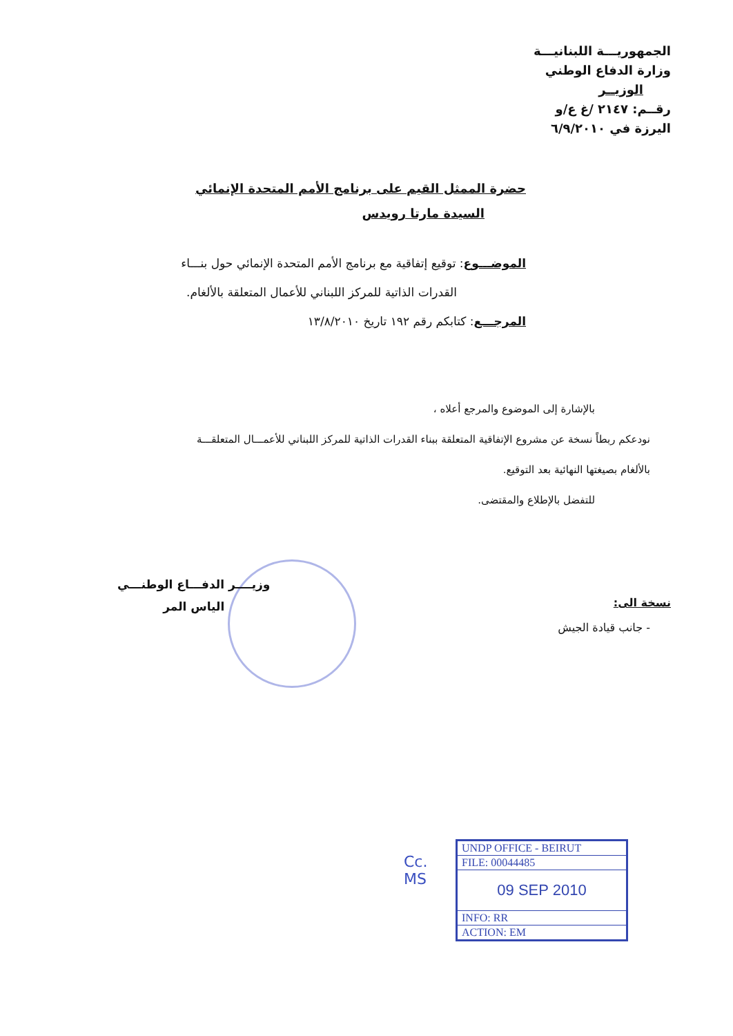الجمهوريـــة اللبنانيـــة
وزارة الدفاع الوطني
الوزيــر
رقــم: ٢١٤٧ /غ ع/و
اليرزة في ٦/٩/٢٠١٠
حضرة الممثل القيم على برنامج الأمم المتحدة الإنمائي
السيدة مارتا رويدس
الموضـــوع: توقيع إتفاقية مع برنامج الأمم المتحدة الإنمائي حول بنـــاء
القدرات الذاتية للمركز اللبناني للأعمال المتعلقة بالألغام.
المرجـــع: كتابكم رقم ١٩٢ تاريخ ١٣/٨/٢٠١٠
بالإشارة إلى الموضوع والمرجع أعلاه ،
نودعكم ربطاً نسخة عن مشروع الإتفاقية المتعلقة ببناء القدرات الذاتية للمركز اللبناني للأعمـــال المتعلقـــة
بالألغام بصيغتها النهائية بعد التوقيع.
للتفضل بالإطلاع والمقتضى.
وزيــــر الدفـــاع الوطنـــي
الياس المر
نسخة الى:
- جانب قيادة الجيش
Cc.
MS
| UNDP OFFICE - BEIRUT |
| FILE: 00044485 |
| 09 SEP 2010 |
| INFO: RR |
| ACTION: EM |